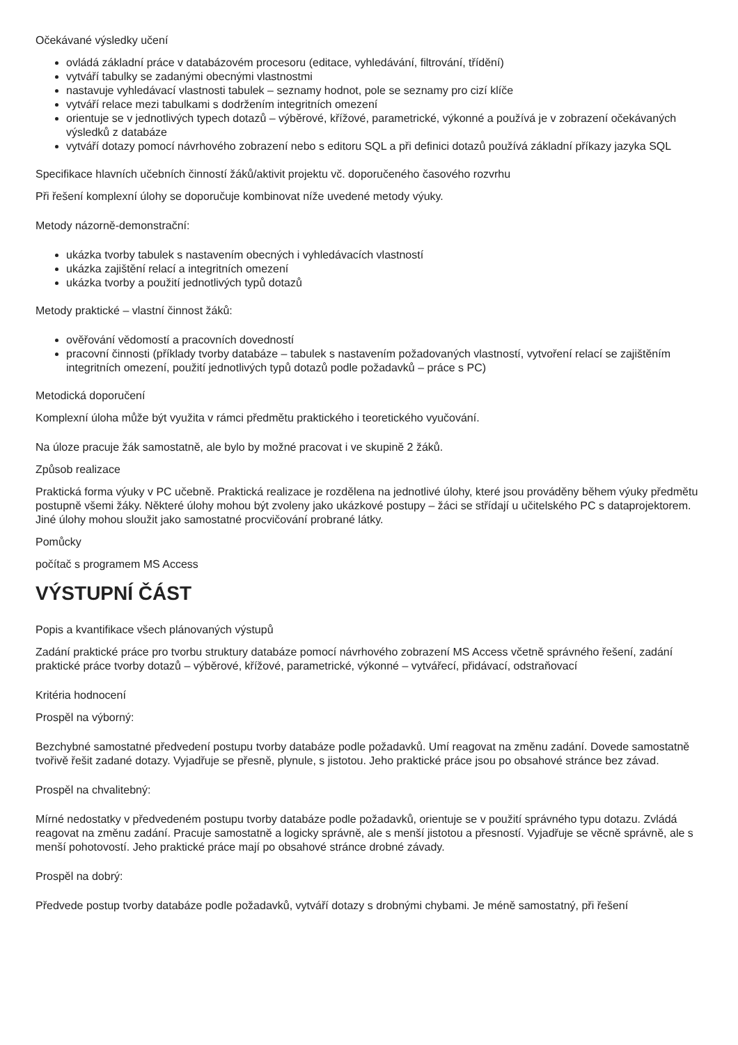Očekávané výsledky učení
ovládá základní práce v databázovém procesoru (editace, vyhledávání, filtrování, třídění)
vytváří tabulky se zadanými obecnými vlastnostmi
nastavuje vyhledávací vlastnosti tabulek – seznamy hodnot, pole se seznamy pro cizí klíče
vytváří relace mezi tabulkami s dodržením integritních omezení
orientuje se v jednotlivých typech dotazů – výběrové, křížové, parametrické, výkonné a používá je v zobrazení očekávaných výsledků z databáze
vytváří dotazy pomocí návrhového zobrazení nebo s editoru SQL a při definici dotazů používá základní příkazy jazyka SQL
Specifikace hlavních učebních činností žáků/aktivit projektu vč. doporučeného časového rozvrhu
Při řešení komplexní úlohy se doporučuje kombinovat níže uvedené metody výuky.
Metody názorně-demonstrační:
ukázka tvorby tabulek s nastavením obecných i vyhledávacích vlastností
ukázka zajištění relací a integritních omezení
ukázka tvorby a použití jednotlivých typů dotazů
Metody praktické – vlastní činnost žáků:
ověřování vědomostí a pracovních dovedností
pracovní činnosti (příklady tvorby databáze – tabulek s nastavením požadovaných vlastností, vytvoření relací se zajištěním integritních omezení, použití jednotlivých typů dotazů podle požadavků – práce s PC)
Metodická doporučení
Komplexní úloha může být využita v rámci předmětu praktického i teoretického vyučování.
Na úloze pracuje žák samostatně, ale bylo by možné pracovat i ve skupině 2 žáků.
Způsob realizace
Praktická forma výuky v PC učebně. Praktická realizace je rozdělena na jednotlivé úlohy, které jsou prováděny během výuky předmětu postupně všemi žáky. Některé úlohy mohou být zvoleny jako ukázkové postupy – žáci se střídají u učitelského PC s dataprojektorem. Jiné úlohy mohou sloužit jako samostatné procvičování probrané látky.
Pomůcky
počítač s programem MS Access
VÝSTUPNÍ ČÁST
Popis a kvantifikace všech plánovaných výstupů
Zadání praktické práce pro tvorbu struktury databáze pomocí návrhového zobrazení MS Access včetně správného řešení, zadání praktické práce tvorby dotazů – výběrové, křížové, parametrické, výkonné – vytvářecí, přidávací, odstraňovací
Kritéria hodnocení
Prospěl na výborný:
Bezchybné samostatné předvedení postupu tvorby databáze podle požadavků. Umí reagovat na změnu zadání. Dovede samostatně tvořivě řešit zadané dotazy. Vyjadřuje se přesně, plynule, s jistotou. Jeho praktické práce jsou po obsahové stránce bez závad.
Prospěl na chvalitebný:
Mírné nedostatky v předvedeném postupu tvorby databáze podle požadavků, orientuje se v použití správného typu dotazu. Zvládá reagovat na změnu zadání. Pracuje samostatně a logicky správně, ale s menší jistotou a přesností. Vyjadřuje se věcně správně, ale s menší pohotovostí. Jeho praktické práce mají po obsahové stránce drobné závady.
Prospěl na dobrý:
Předvede postup tvorby databáze podle požadavků, vytváří dotazy s drobnými chybami. Je méně samostatný, při řešení